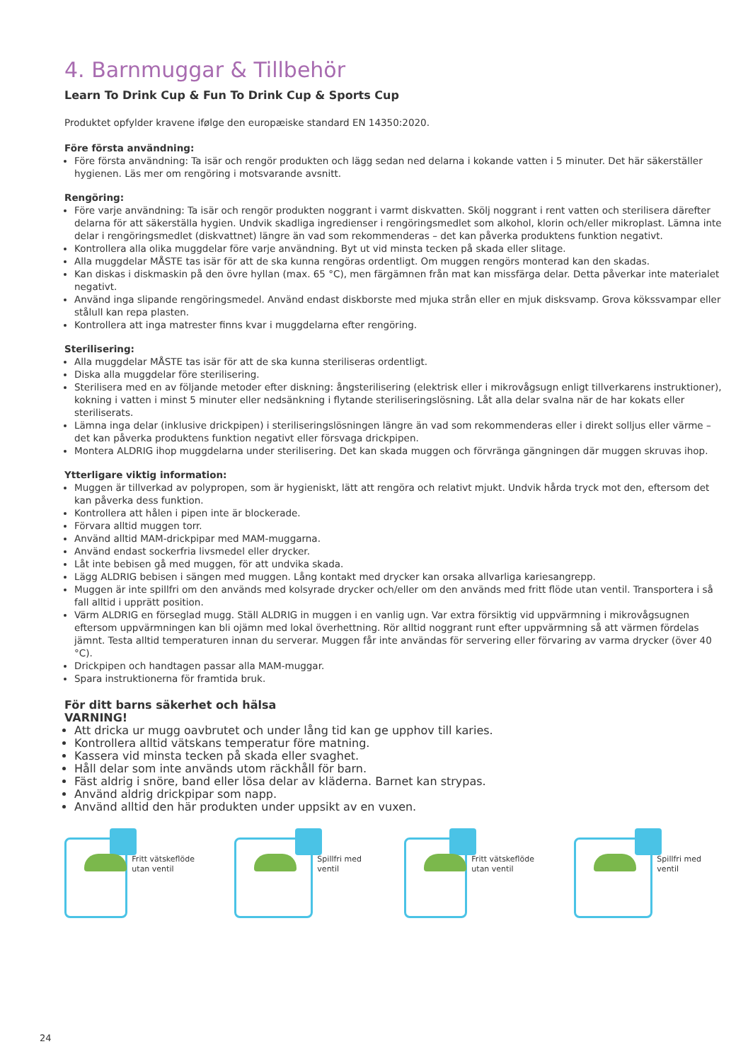4. Barnmuggar & Tillbehör
Learn To Drink Cup & Fun To Drink Cup & Sports Cup
Produktet opfylder kravene ifølge den europæiske standard EN 14350:2020.
Före första användning:
Före första användning: Ta isär och rengör produkten och lägg sedan ned delarna i kokande vatten i 5 minuter. Det här säkerställer hygienen. Läs mer om rengöring i motsvarande avsnitt.
Rengöring:
Före varje användning: Ta isär och rengör produkten noggrant i varmt diskvatten. Skölj noggrant i rent vatten och sterilisera därefter delarna för att säkerställa hygien. Undvik skadliga ingredienser i rengöringsmedlet som alkohol, klorin och/eller mikroplast. Lämna inte delar i rengöringsmedlet (diskvattnet) längre än vad som rekommenderas – det kan påverka produktens funktion negativt.
Kontrollera alla olika muggdelar före varje användning. Byt ut vid minsta tecken på skada eller slitage.
Alla muggdelar MÅSTE tas isär för att de ska kunna rengöras ordentligt. Om muggen rengörs monterad kan den skadas.
Kan diskas i diskmaskin på den övre hyllan (max. 65 °C), men färgämnen från mat kan missfärga delar. Detta påverkar inte materialet negativt.
Använd inga slipande rengöringsmedel. Använd endast diskborste med mjuka strån eller en mjuk disksvamp. Grova kökssvampar eller stålull kan repa plasten.
Kontrollera att inga matrester finns kvar i muggdelarna efter rengöring.
Sterilisering:
Alla muggdelar MÅSTE tas isär för att de ska kunna steriliseras ordentligt.
Diska alla muggdelar före sterilisering.
Sterilisera med en av följande metoder efter diskning: ångsterilisering (elektrisk eller i mikrovågsugn enligt tillverkarens instruktioner), kokning i vatten i minst 5 minuter eller nedsänkning i flytande steriliseringslösning. Låt alla delar svalna när de har kokats eller steriliserats.
Lämna inga delar (inklusive drickpipen) i steriliseringslösningen längre än vad som rekommenderas eller i direkt solljus eller värme – det kan påverka produktens funktion negativt eller försvaga drickpipen.
Montera ALDRIG ihop muggdelarna under sterilisering. Det kan skada muggen och förvränga gängningen där muggen skruvas ihop.
Ytterligare viktig information:
Muggen är tillverkad av polypropen, som är hygieniskt, lätt att rengöra och relativt mjukt. Undvik hårda tryck mot den, eftersom det kan påverka dess funktion.
Kontrollera att hålen i pipen inte är blockerade.
Förvara alltid muggen torr.
Använd alltid MAM-drickpipar med MAM-muggarna.
Använd endast sockerfria livsmedel eller drycker.
Låt inte bebisen gå med muggen, för att undvika skada.
Lägg ALDRIG bebisen i sängen med muggen. Lång kontakt med drycker kan orsaka allvarliga kariesangrepp.
Muggen är inte spillfri om den används med kolsyrade drycker och/eller om den används med fritt flöde utan ventil. Transportera i så fall alltid i upprätt position.
Värm ALDRIG en förseglad mugg. Ställ ALDRIG in muggen i en vanlig ugn. Var extra försiktig vid uppvärmning i mikrovågsugnen eftersom uppvärmningen kan bli ojämn med lokal överhettning. Rör alltid noggrant runt efter uppvärmning så att värmen fördelas jämnt. Testa alltid temperaturen innan du serverar. Muggen får inte användas för servering eller förvaring av varma drycker (över 40 °C).
Drickpipen och handtagen passar alla MAM-muggar.
Spara instruktionerna för framtida bruk.
För ditt barns säkerhet och hälsa
VARNING!
Att dricka ur mugg oavbrutet och under lång tid kan ge upphov till karies.
Kontrollera alltid vätskans temperatur före matning.
Kassera vid minsta tecken på skada eller svaghet.
Håll delar som inte används utom räckhåll för barn.
Fäst aldrig i snöre, band eller lösa delar av kläderna. Barnet kan strypas.
Använd aldrig drickpipar som napp.
Använd alltid den här produkten under uppsikt av en vuxen.
Fritt vätskeflöde utan ventil Spillfri med ventil Fritt vätskeflöde utan ventil Spillfri med ventil
24